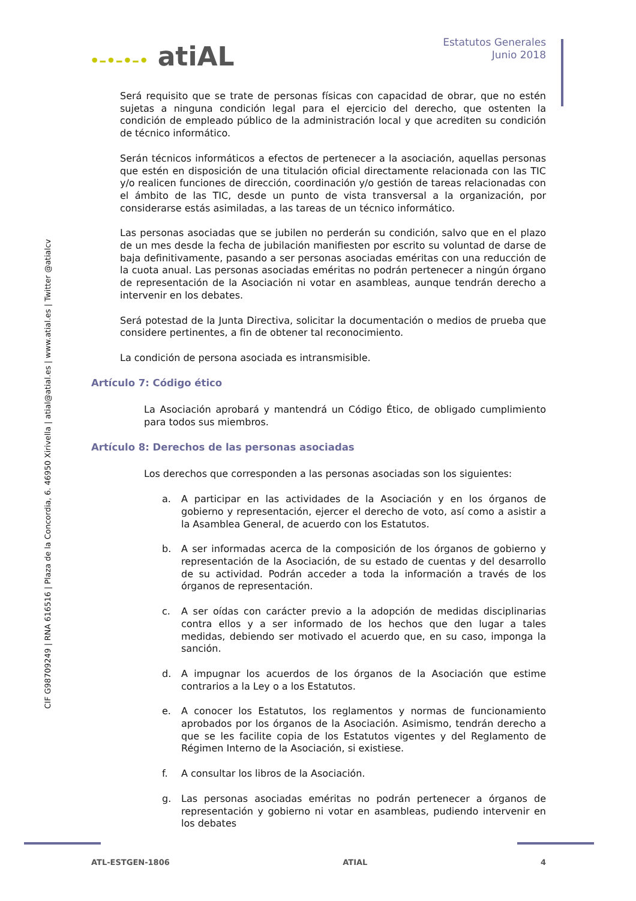•–•–•–• atiAL
Estatutos Generales
Junio 2018
CIF G98709249 | RNA 616516 | Plaza de la Concordia, 6. 46950 Xirivella | atial@atial.es | www.atial.es | Twitter @atialcv
Será requisito que se trate de personas físicas con capacidad de obrar, que no estén sujetas a ninguna condición legal para el ejercicio del derecho, que ostenten la condición de empleado público de la administración local y que acrediten su condición de técnico informático.
Serán técnicos informáticos a efectos de pertenecer a la asociación, aquellas personas que estén en disposición de una titulación oficial directamente relacionada con las TIC y/o realicen funciones de dirección, coordinación y/o gestión de tareas relacionadas con el ámbito de las TIC, desde un punto de vista transversal a la organización, por considerarse estás asimiladas, a las tareas de un técnico informático.
Las personas asociadas que se jubilen no perderán su condición, salvo que en el plazo de un mes desde la fecha de jubilación manifiesten por escrito su voluntad de darse de baja definitivamente, pasando a ser personas asociadas eméritas con una reducción de la cuota anual. Las personas asociadas eméritas no podrán pertenecer a ningún órgano de representación de la Asociación ni votar en asambleas, aunque tendrán derecho a intervenir en los debates.
Será potestad de la Junta Directiva, solicitar la documentación o medios de prueba que considere pertinentes, a fin de obtener tal reconocimiento.
La condición de persona asociada es intransmisible.
Artículo 7: Código ético
La Asociación aprobará y mantendrá un Código Ético, de obligado cumplimiento para todos sus miembros.
Artículo 8: Derechos de las personas asociadas
Los derechos que corresponden a las personas asociadas son los siguientes:
a. A participar en las actividades de la Asociación y en los órganos de gobierno y representación, ejercer el derecho de voto, así como a asistir a la Asamblea General, de acuerdo con los Estatutos.
b. A ser informadas acerca de la composición de los órganos de gobierno y representación de la Asociación, de su estado de cuentas y del desarrollo de su actividad. Podrán acceder a toda la información a través de los órganos de representación.
c. A ser oídas con carácter previo a la adopción de medidas disciplinarias contra ellos y a ser informado de los hechos que den lugar a tales medidas, debiendo ser motivado el acuerdo que, en su caso, imponga la sanción.
d. A impugnar los acuerdos de los órganos de la Asociación que estime contrarios a la Ley o a los Estatutos.
e. A conocer los Estatutos, los reglamentos y normas de funcionamiento aprobados por los órganos de la Asociación. Asimismo, tendrán derecho a que se les facilite copia de los Estatutos vigentes y del Reglamento de Régimen Interno de la Asociación, si existiese.
f. A consultar los libros de la Asociación.
g. Las personas asociadas eméritas no podrán pertenecer a órganos de representación y gobierno ni votar en asambleas, pudiendo intervenir en los debates
ATL-ESTGEN-1806 ATIAL 4